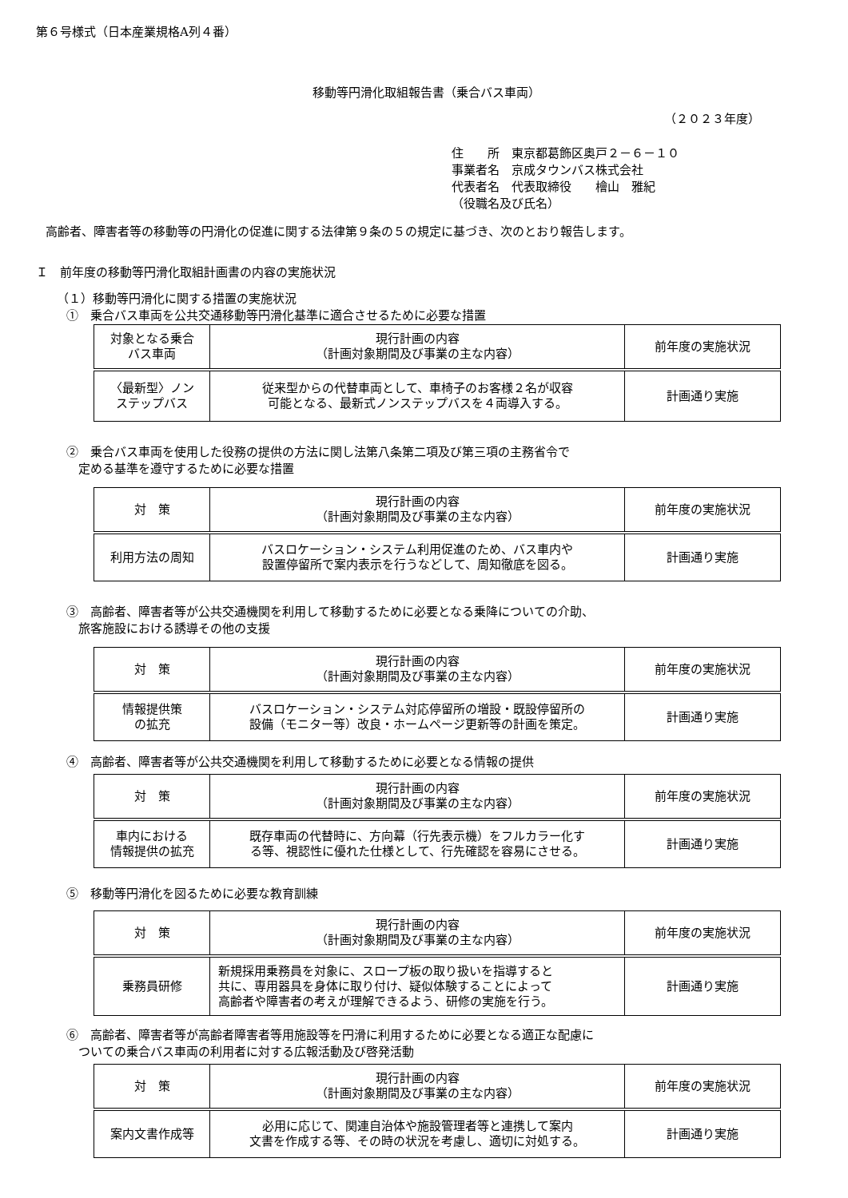第６号様式（日本産業規格A列４番）
移動等円滑化取組報告書（乗合バス車両）
（２０２３年度）
住　　所　東京都葛飾区奥戸２－６－１０
事業者名　京成タウンバス株式会社
代表者名　代表取締役　　檜山　雅紀
（役職名及び氏名）
高齢者、障害者等の移動等の円滑化の促進に関する法律第９条の５の規定に基づき、次のとおり報告します。
Ｉ　前年度の移動等円滑化取組計画書の内容の実施状況
（１）移動等円滑化に関する措置の実施状況
①　乗合バス車両を公共交通移動等円滑化基準に適合させるために必要な措置
| 対象となる乗合 バス車両 | 現行計画の内容 （計画対象期間及び事業の主な内容） | 前年度の実施状況 |
| 〈最新型〉ノン ステップバス | 従来型からの代替車両として、車椅子のお客様２名が収容 可能となる、最新式ノンステップバスを４両導入する。 | 計画通り実施 |
②　乗合バス車両を使用した役務の提供の方法に関し法第八条第二項及び第三項の主務省令で
　定める基準を遵守するために必要な措置
| 対 策 | 現行計画の内容 （計画対象期間及び事業の主な内容） | 前年度の実施状況 |
| 利用方法の周知 | バスロケーション・システム利用促進のため、バス車内や 設置停留所で案内表示を行うなどして、周知徹底を図る。 | 計画通り実施 |
③　高齢者、障害者等が公共交通機関を利用して移動するために必要となる乗降についての介助、
　旅客施設における誘導その他の支援
| 対 策 | 現行計画の内容 （計画対象期間及び事業の主な内容） | 前年度の実施状況 |
| 情報提供策 の拡充 | バスロケーション・システム対応停留所の増設・既設停留所の 設備（モニター等）改良・ホームページ更新等の計画を策定。 | 計画通り実施 |
④　高齢者、障害者等が公共交通機関を利用して移動するために必要となる情報の提供
| 対 策 | 現行計画の内容 （計画対象期間及び事業の主な内容） | 前年度の実施状況 |
| 車内における 情報提供の拡充 | 既存車両の代替時に、方向幕（行先表示機）をフルカラー化す る等、視認性に優れた仕様として、行先確認を容易にさせる。 | 計画通り実施 |
⑤　移動等円滑化を図るために必要な教育訓練
| 対 策 | 現行計画の内容 （計画対象期間及び事業の主な内容） | 前年度の実施状況 |
| 乗務員研修 | 新規採用乗務員を対象に、スロープ板の取り扱いを指導すると 共に、専用器具を身体に取り付け、疑似体験することによって 高齢者や障害者の考えが理解できるよう、研修の実施を行う。 | 計画通り実施 |
⑥　高齢者、障害者等が高齢者障害者等用施設等を円滑に利用するために必要となる適正な配慮に
　ついての乗合バス車両の利用者に対する広報活動及び啓発活動
| 対 策 | 現行計画の内容 （計画対象期間及び事業の主な内容） | 前年度の実施状況 |
| 案内文書作成等 | 必用に応じて、関連自治体や施設管理者等と連携して案内 文書を作成する等、その時の状況を考慮し、適切に対処する。 | 計画通り実施 |